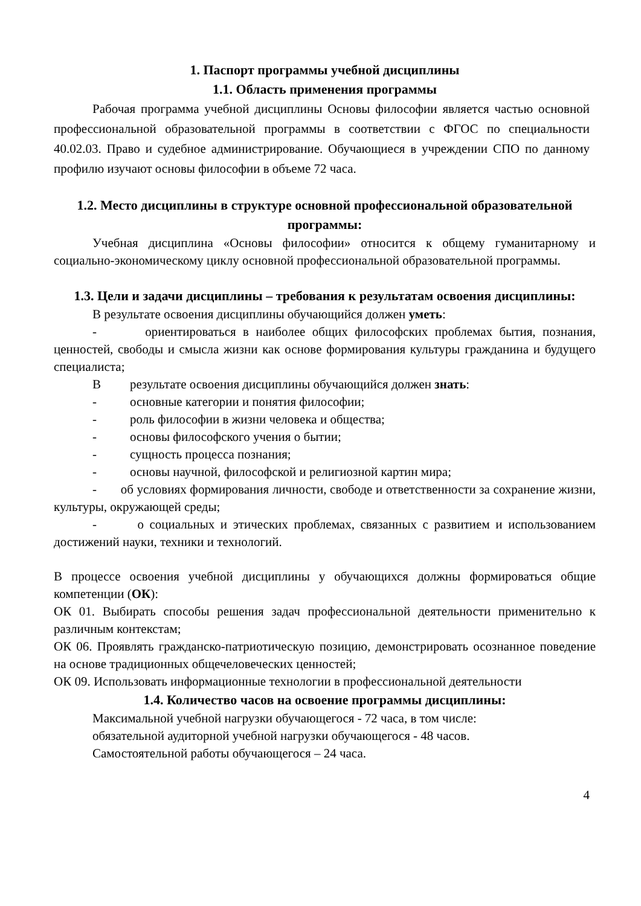1. Паспорт программы учебной дисциплины
1.1. Область применения программы
Рабочая программа учебной дисциплины Основы философии является частью основной профессиональной образовательной программы в соответствии с ФГОС по специальности 40.02.03. Право и судебное администрирование. Обучающиеся в учреждении СПО по данному профилю изучают основы философии в объеме 72 часа.
1.2. Место дисциплины в структуре основной профессиональной образовательной программы:
Учебная дисциплина «Основы философии» относится к общему гуманитарному и социально-экономическому циклу основной профессиональной образовательной программы.
1.3. Цели и задачи дисциплины – требования к результатам освоения дисциплины:
В результате освоения дисциплины обучающийся должен уметь:
- ориентироваться в наиболее общих философских проблемах бытия, познания, ценностей, свободы и смысла жизни как основе формирования культуры гражданина и будущего специалиста;
Врезультате освоения дисциплины обучающийся должен знать:
- основные категории и понятия философии;
- роль философии в жизни человека и общества;
- основы философского учения о бытии;
- сущность процесса познания;
- основы научной, философской и религиозной картин мира;
- об условиях формирования личности, свободе и ответственности за сохранение жизни, культуры, окружающей среды;
- о социальных и этических проблемах, связанных с развитием и использованием достижений науки, техники и технологий.
В процессе освоения учебной дисциплины у обучающихся должны формироваться общие компетенции (ОК):
ОК 01. Выбирать способы решения задач профессиональной деятельности применительно к различным контекстам;
ОК 06. Проявлять гражданско-патриотическую позицию, демонстрировать осознанное поведение на основе традиционных общечеловеческих ценностей;
ОК 09. Использовать информационные технологии в профессиональной деятельности
1.4. Количество часов на освоение программы дисциплины:
Максимальной учебной нагрузки обучающегося - 72 часа, в том числе:
обязательной аудиторной учебной нагрузки обучающегося - 48 часов.
Самостоятельной работы обучающегося – 24 часа.
4